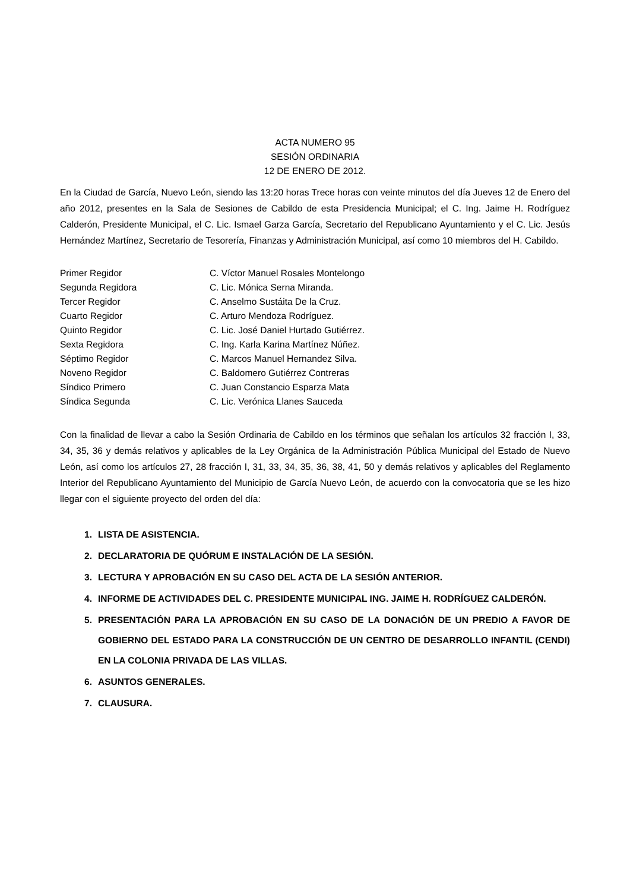ACTA NUMERO 95
SESIÓN ORDINARIA
12 DE ENERO DE 2012.
En la Ciudad de García, Nuevo León, siendo las 13:20 horas Trece horas con veinte minutos del día Jueves 12 de Enero del año 2012, presentes en la Sala de Sesiones de Cabildo de esta Presidencia Municipal; el C. Ing. Jaime H. Rodríguez Calderón, Presidente Municipal, el C. Lic. Ismael Garza García, Secretario del Republicano Ayuntamiento y el C. Lic. Jesús Hernández Martínez, Secretario de Tesorería, Finanzas y Administración Municipal, así como 10 miembros del H. Cabildo.
| Primer Regidor | C. Víctor Manuel Rosales Montelongo |
| Segunda Regidora | C. Lic. Mónica Serna Miranda. |
| Tercer Regidor | C. Anselmo Sustáita De la Cruz. |
| Cuarto Regidor | C. Arturo Mendoza Rodríguez. |
| Quinto Regidor | C. Lic. José Daniel Hurtado Gutiérrez. |
| Sexta Regidora | C. Ing. Karla Karina Martínez Núñez. |
| Séptimo Regidor | C. Marcos Manuel Hernandez Silva. |
| Noveno Regidor | C. Baldomero Gutiérrez Contreras |
| Síndico Primero | C. Juan Constancio Esparza Mata |
| Síndica Segunda | C. Lic. Verónica Llanes Sauceda |
Con la finalidad de llevar a cabo la Sesión Ordinaria de Cabildo en los términos que señalan los artículos 32 fracción I, 33, 34, 35, 36 y demás relativos y aplicables de la Ley Orgánica de la Administración Pública Municipal del Estado de Nuevo León, así como los artículos 27, 28 fracción I, 31, 33, 34, 35, 36, 38, 41, 50 y demás relativos y aplicables del Reglamento Interior del Republicano Ayuntamiento del Municipio de García Nuevo León, de acuerdo con la convocatoria que se les hizo llegar con el siguiente proyecto del orden del día:
1. LISTA DE ASISTENCIA.
2. DECLARATORIA DE QUÓRUM E INSTALACIÓN DE LA SESIÓN.
3. LECTURA Y APROBACIÓN EN SU CASO DEL ACTA DE LA SESIÓN ANTERIOR.
4. INFORME DE ACTIVIDADES DEL C. PRESIDENTE MUNICIPAL ING. JAIME H. RODRÍGUEZ CALDERÓN.
5. PRESENTACIÓN PARA LA APROBACIÓN EN SU CASO DE LA DONACIÓN DE UN PREDIO A FAVOR DE GOBIERNO DEL ESTADO PARA LA CONSTRUCCIÓN DE UN CENTRO DE DESARROLLO INFANTIL (CENDI) EN LA COLONIA PRIVADA DE LAS VILLAS.
6. ASUNTOS GENERALES.
7. CLAUSURA.